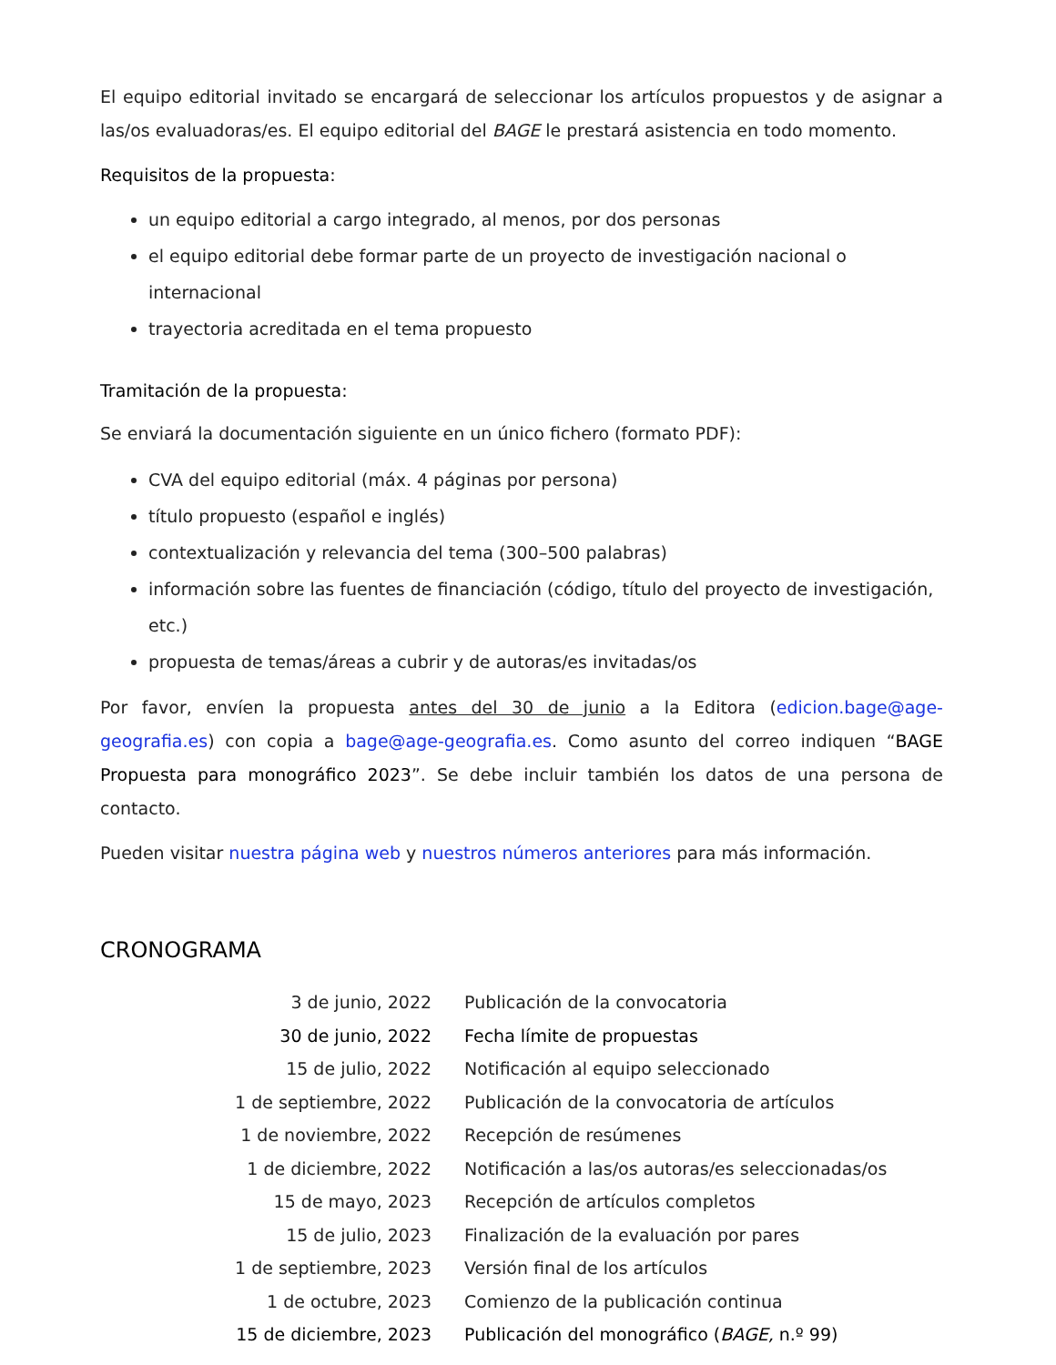El equipo editorial invitado se encargará de seleccionar los artículos propuestos y de asignar a las/os evaluadoras/es. El equipo editorial del BAGE le prestará asistencia en todo momento.
Requisitos de la propuesta:
un equipo editorial a cargo integrado, al menos, por dos personas
el equipo editorial debe formar parte de un proyecto de investigación nacional o internacional
trayectoria acreditada en el tema propuesto
Tramitación de la propuesta:
Se enviará la documentación siguiente en un único fichero (formato PDF):
CVA del equipo editorial (máx. 4 páginas por persona)
título propuesto (español e inglés)
contextualización y relevancia del tema (300–500 palabras)
información sobre las fuentes de financiación (código, título del proyecto de investigación, etc.)
propuesta de temas/áreas a cubrir y de autoras/es invitadas/os
Por favor, envíen la propuesta antes del 30 de junio a la Editora (edicion.bage@age-geografia.es) con copia a bage@age-geografia.es. Como asunto del correo indiquen “BAGE Propuesta para monográfico 2023”. Se debe incluir también los datos de una persona de contacto.
Pueden visitar nuestra página web y nuestros números anteriores para más información.
CRONOGRAMA
| 3 de junio, 2022 | Publicación de la convocatoria |
| 30 de junio, 2022 | Fecha límite de propuestas |
| 15 de julio, 2022 | Notificación al equipo seleccionado |
| 1 de septiembre, 2022 | Publicación de la convocatoria de artículos |
| 1 de noviembre, 2022 | Recepción de resúmenes |
| 1 de diciembre, 2022 | Notificación a las/os autoras/es seleccionadas/os |
| 15 de mayo, 2023 | Recepción de artículos completos |
| 15 de julio, 2023 | Finalización de la evaluación por pares |
| 1 de septiembre, 2023 | Versión final de los artículos |
| 1 de octubre, 2023 | Comienzo de la publicación continua |
| 15 de diciembre, 2023 | Publicación del monográfico ( BAGE, n.º 99) |